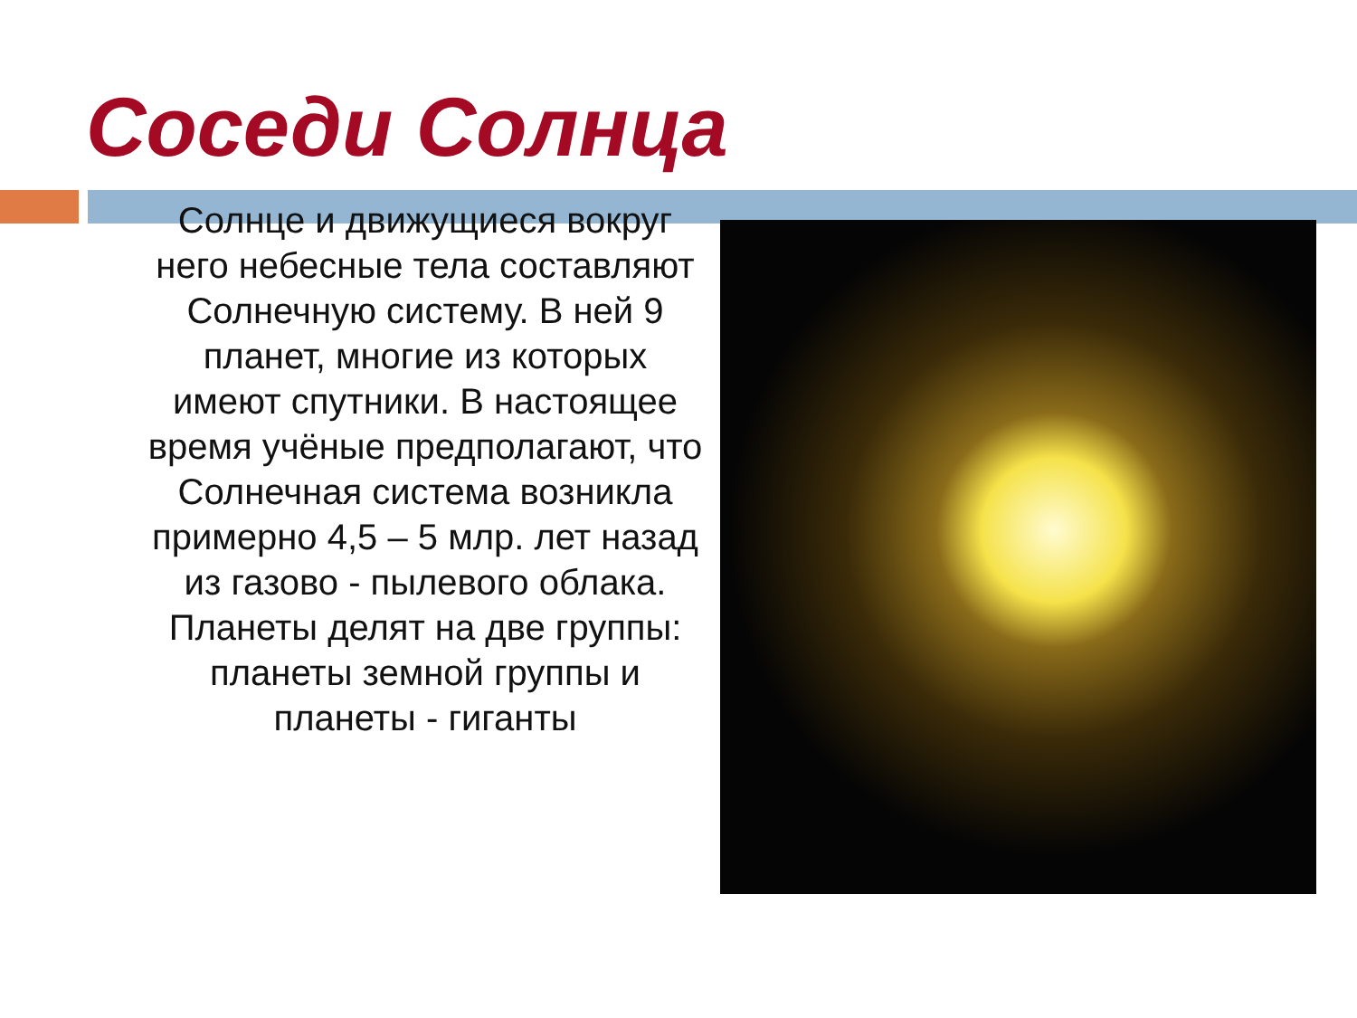Соседи Солнца
Солнце и движущиеся вокруг него небесные тела составляют Солнечную систему. В ней 9 планет, многие из которых имеют спутники. В настоящее время учёные предполагают, что Солнечная система возникла примерно 4,5 – 5 млр. лет назад из газово - пылевого облака. Планеты делят на две группы: планеты земной группы и планеты - гиганты